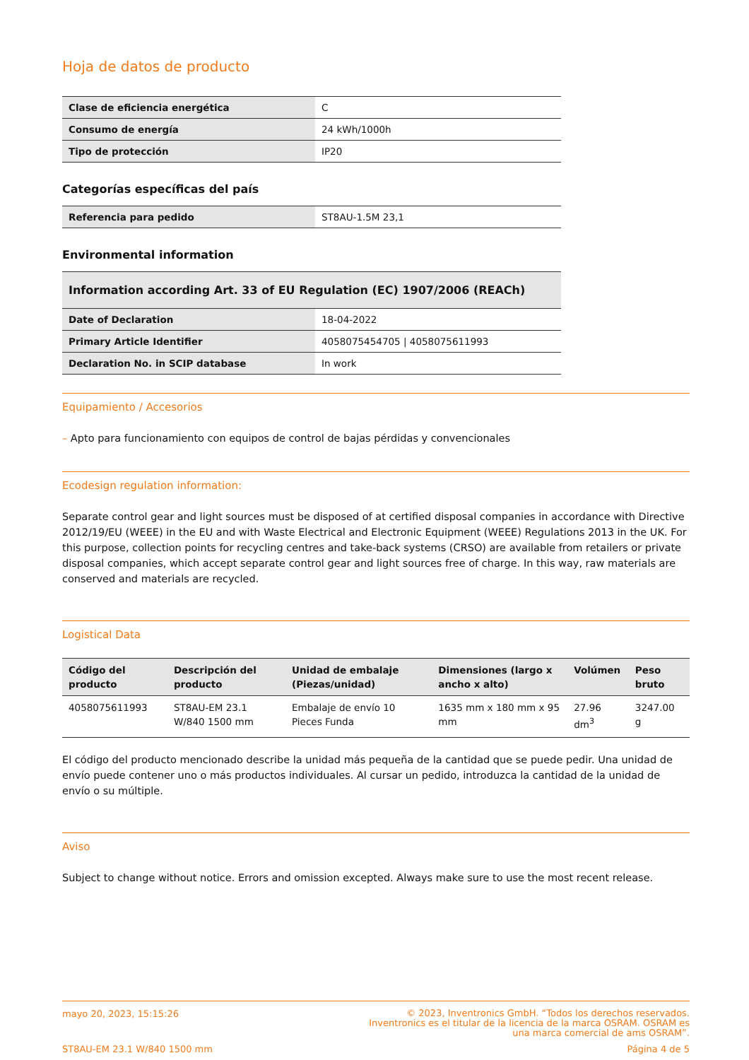Hoja de datos de producto
| Clase de eficiencia energética | C |
| Consumo de energía | 24 kWh/1000h |
| Tipo de protección | IP20 |
Categorías específicas del país
| Referencia para pedido | ST8AU-1.5M 23,1 |
Environmental information
| Information according Art. 33 of EU Regulation (EC) 1907/2006 (REACh) | |
| --- | --- |
| Date of Declaration | 18-04-2022 |
| Primary Article Identifier | 4058075454705 / 4058075611993 |
| Declaration No. in SCIP database | In work |
Equipamiento / Accesorios
– Apto para funcionamiento con equipos de control de bajas pérdidas y convencionales
Ecodesign regulation information:
Separate control gear and light sources must be disposed of at certified disposal companies in accordance with Directive 2012/19/EU (WEEE) in the EU and with Waste Electrical and Electronic Equipment (WEEE) Regulations 2013 in the UK. For this purpose, collection points for recycling centres and take-back systems (CRSO) are available from retailers or private disposal companies, which accept separate control gear and light sources free of charge. In this way, raw materials are conserved and materials are recycled.
Logistical Data
| Código del producto | Descripción del producto | Unidad de embalaje (Piezas/unidad) | Dimensiones (largo x ancho x alto) | Volúmen | Peso bruto |
| --- | --- | --- | --- | --- | --- |
| 4058075611993 | ST8AU-EM 23.1 W/840 1500 mm | Embalaje de envío 10 Pieces Funda | 1635 mm x 180 mm x 95 mm | 27.96 dm<sup>3</sup> | 3247.00 g |
El código del producto mencionado describe la unidad más pequeña de la cantidad que se puede pedir. Una unidad de envío puede contener uno o más productos individuales. Al cursar un pedido, introduzca la cantidad de la unidad de envío o su múltiple.
Aviso
Subject to change without notice. Errors and omission excepted. Always make sure to use the most recent release.
mayo 20, 2023, 15:15:26 © 2023, Inventronics GmbH. “Todos los derechos reservados.
Inventronics es el titular de la licencia de la marca OSRAM. OSRAM es
una marca comercial de ams OSRAM”.
ST8AU-EM 23.1 W/840 1500 mm Página 4 de 5